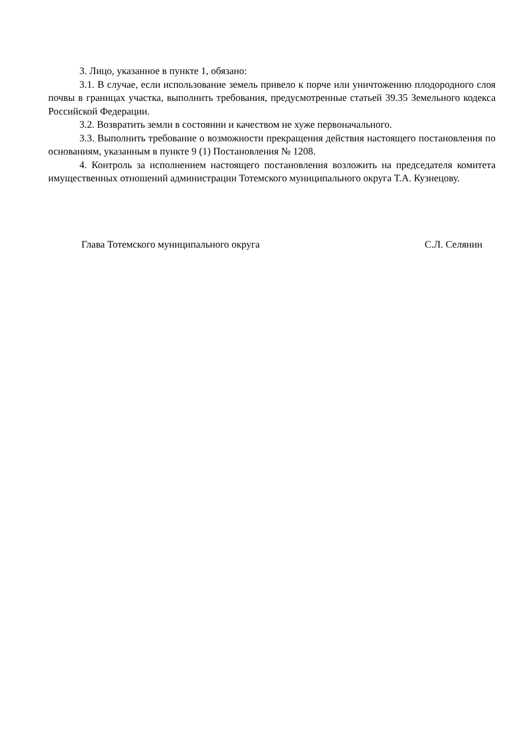3. Лицо, указанное в пункте 1, обязано:
3.1. В случае, если использование земель привело к порче или уничтожению плодородного слоя почвы в границах участка, выполнить требования, предусмотренные статьей 39.35 Земельного кодекса Российской Федерации.
3.2. Возвратить земли в состоянии и качеством не хуже первоначального.
3.3. Выполнить требование о возможности прекращения действия настоящего постановления по основаниям, указанным в пункте 9 (1) Постановления № 1208.
4. Контроль за исполнением настоящего постановления возложить на председателя комитета имущественных отношений администрации Тотемского муниципального округа Т.А. Кузнецову.
Глава Тотемского муниципального округа С.Л. Селянин